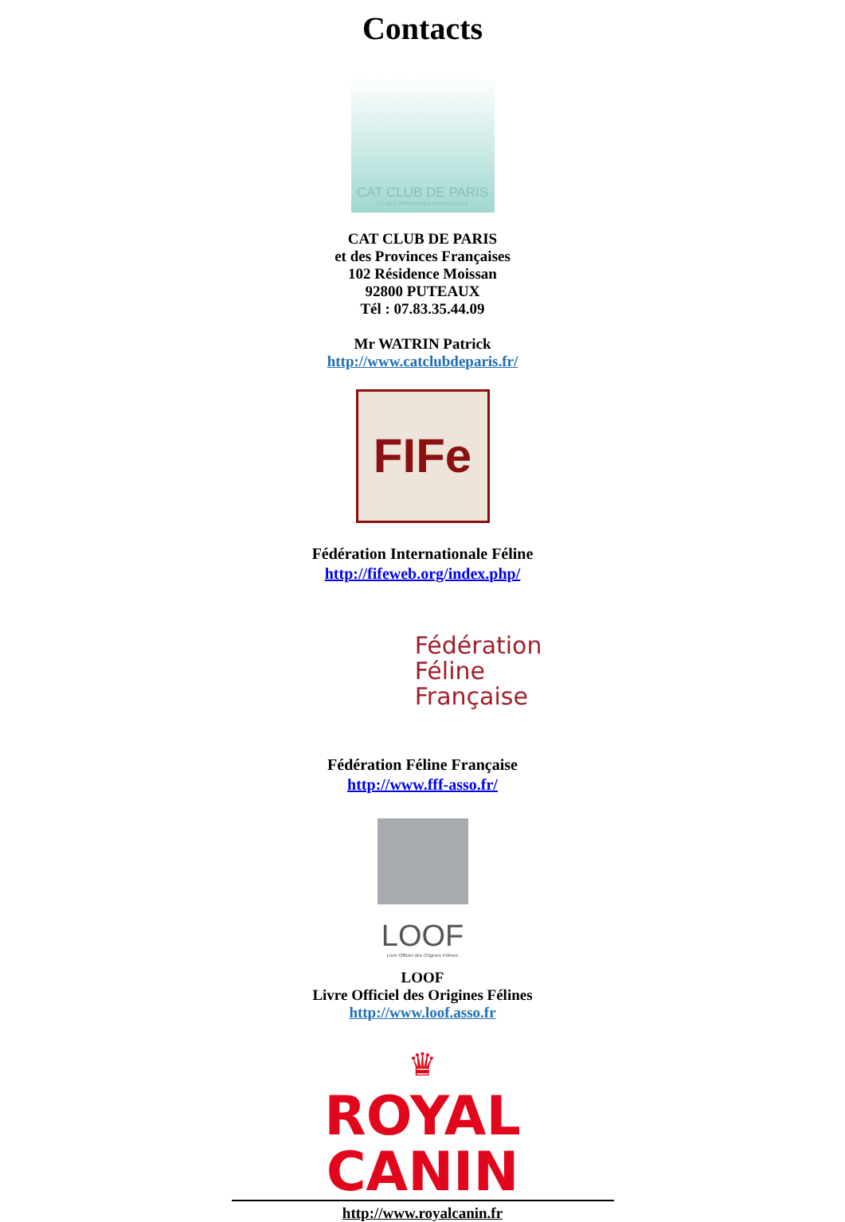Contacts
CAT CLUB DE PARIS
ET DES PROVINCES FRANCAISES
CAT CLUB DE PARIS
et des Provinces Françaises
102 Résidence Moissan
92800 PUTEAUX
Tél : 07.83.35.44.09
Mr WATRIN Patrick
http://www.catclubdeparis.fr/
FIFe
Fédération Internationale Féline
http://fifeweb.org/index.php/
Fédération
Féline
Française
Fédération Féline Française
http://www.fff-asso.fr/
LOOF
Livre Officiel des Origines Félines
LOOF
Livre Officiel des Origines Félines
http://www.loof.asso.fr
♛
ROYAL CANIN
http://www.royalcanin.fr